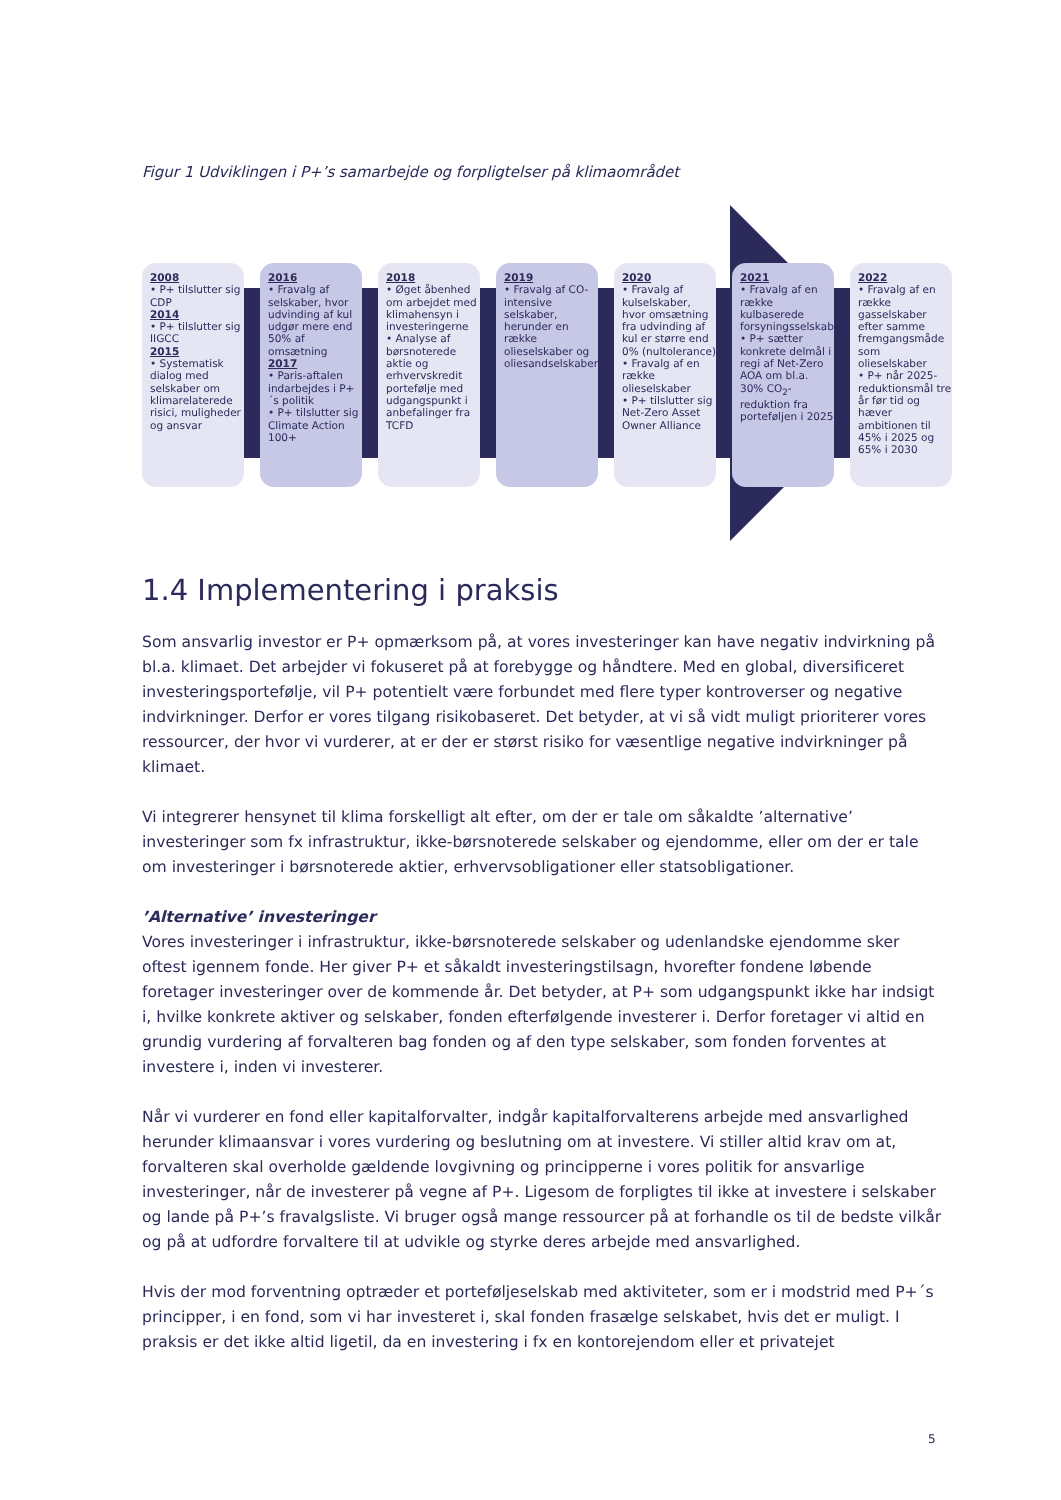Figur 1 Udviklingen i P+’s samarbejde og forpligtelser på klimaområdet
2008
• P+ tilslutter sig CDP
2014
• P+ tilslutter sig IIGCC
2015
• Systematisk dialog med selskaber om klimarelaterede risici, muligheder og ansvar
2016
• Fravalg af selskaber, hvor udvinding af kul udgør mere end 50% af omsætning
2017
• Paris-aftalen indarbejdes i P+´s politik
• P+ tilslutter sig Climate Action 100+
2018
• Øget åbenhed om arbejdet med klimahensyn i investeringerne
• Analyse af børsnoterede aktie og erhvervskredit portefølje med udgangspunkt i anbefalinger fra TCFD
2019
• Fravalg af CO-intensive selskaber, herunder en række olieselskaber og oliesandselskaber
2020
• Fravalg af kulselskaber, hvor omsætning fra udvinding af kul er større end 0% (nultolerance)
• Fravalg af en række olieselskaber
• P+ tilslutter sig Net-Zero Asset Owner Alliance
2021
• Fravalg af en række kulbaserede forsyningsselskaber
• P+ sætter konkrete delmål i regi af Net-Zero AOA om bl.a. 30% CO<sub>2</sub>-reduktion fra porteføljen i 2025
2022
• Fravalg af en række gasselskaber efter samme fremgangsmåde som olieselskaber
• P+ når 2025-reduktionsmål tre år før tid og hæver ambitionen til 45% i 2025 og 65% i 2030
1.4 Implementering i praksis
Som ansvarlig investor er P+ opmærksom på, at vores investeringer kan have negativ indvirkning på bl.a. klimaet. Det arbejder vi fokuseret på at forebygge og håndtere. Med en global, diversificeret investeringsportefølje, vil P+ potentielt være forbundet med flere typer kontroverser og negative indvirkninger. Derfor er vores tilgang risikobaseret. Det betyder, at vi så vidt muligt prioriterer vores ressourcer, der hvor vi vurderer, at er der er størst risiko for væsentlige negative indvirkninger på klimaet.
Vi integrerer hensynet til klima forskelligt alt efter, om der er tale om såkaldte ’alternative’ investeringer som fx infrastruktur, ikke-børsnoterede selskaber og ejendomme, eller om der er tale om investeringer i børsnoterede aktier, erhvervsobligationer eller statsobligationer.
’Alternative’ investeringer
Vores investeringer i infrastruktur, ikke-børsnoterede selskaber og udenlandske ejendomme sker oftest igennem fonde. Her giver P+ et såkaldt investeringstilsagn, hvorefter fondene løbende foretager investeringer over de kommende år. Det betyder, at P+ som udgangspunkt ikke har indsigt i, hvilke konkrete aktiver og selskaber, fonden efterfølgende investerer i. Derfor foretager vi altid en grundig vurdering af forvalteren bag fonden og af den type selskaber, som fonden forventes at investere i, inden vi investerer.
Når vi vurderer en fond eller kapitalforvalter, indgår kapitalforvalterens arbejde med ansvarlighed herunder klimaansvar i vores vurdering og beslutning om at investere. Vi stiller altid krav om at, forvalteren skal overholde gældende lovgivning og principperne i vores politik for ansvarlige investeringer, når de investerer på vegne af P+. Ligesom de forpligtes til ikke at investere i selskaber og lande på P+’s fravalgsliste. Vi bruger også mange ressourcer på at forhandle os til de bedste vilkår og på at udfordre forvaltere til at udvikle og styrke deres arbejde med ansvarlighed.
Hvis der mod forventning optræder et porteføljeselskab med aktiviteter, som er i modstrid med P+´s principper, i en fond, som vi har investeret i, skal fonden frasælge selskabet, hvis det er muligt. I praksis er det ikke altid ligetil, da en investering i fx en kontorejendom eller et privatejet
5